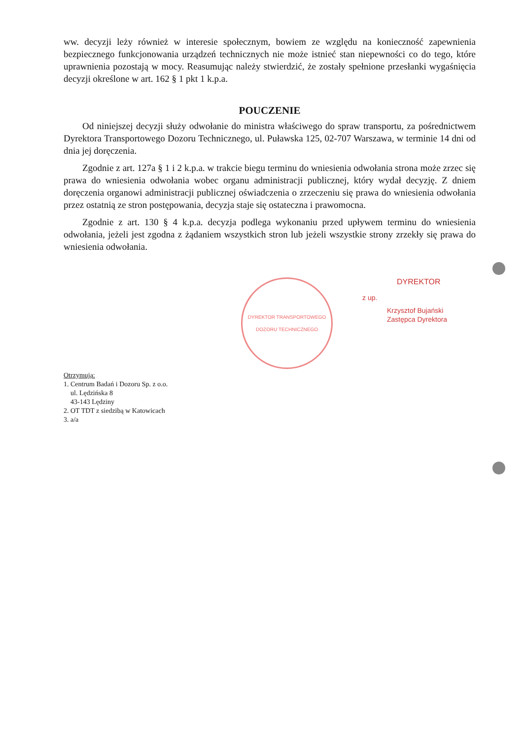ww. decyzji leży również w interesie społecznym, bowiem ze względu na konieczność zapewnienia bezpiecznego funkcjonowania urządzeń technicznych nie może istnieć stan niepewności co do tego, które uprawnienia pozostają w mocy. Reasumując należy stwierdzić, że zostały spełnione przesłanki wygaśnięcia decyzji określone w art. 162 § 1 pkt 1 k.p.a.
POUCZENIE
Od niniejszej decyzji służy odwołanie do ministra właściwego do spraw transportu, za pośrednictwem Dyrektora Transportowego Dozoru Technicznego, ul. Puławska 125, 02-707 Warszawa, w terminie 14 dni od dnia jej doręczenia.
Zgodnie z art. 127a § 1 i 2 k.p.a. w trakcie biegu terminu do wniesienia odwołania strona może zrzec się prawa do wniesienia odwołania wobec organu administracji publicznej, który wydał decyzję. Z dniem doręczenia organowi administracji publicznej oświadczenia o zrzeczeniu się prawa do wniesienia odwołania przez ostatnią ze stron postępowania, decyzja staje się ostateczna i prawomocna.
Zgodnie z art. 130 § 4 k.p.a. decyzja podlega wykonaniu przed upływem terminu do wniesienia odwołania, jeżeli jest zgodna z żądaniem wszystkich stron lub jeżeli wszystkie strony zrzekły się prawa do wniesienia odwołania.
DYREKTOR TRANSPORTOWEGO DOZORU TECHNICZNEGO
DYREKTOR
z up.
Krzysztof Bujański
Zastępca Dyrektora
Otrzymują:
1. Centrum Badań i Dozoru Sp. z o.o.
ul. Lędzińska 8
43-143 Lędziny
2. OT TDT z siedzibą w Katowicach
3. a/a